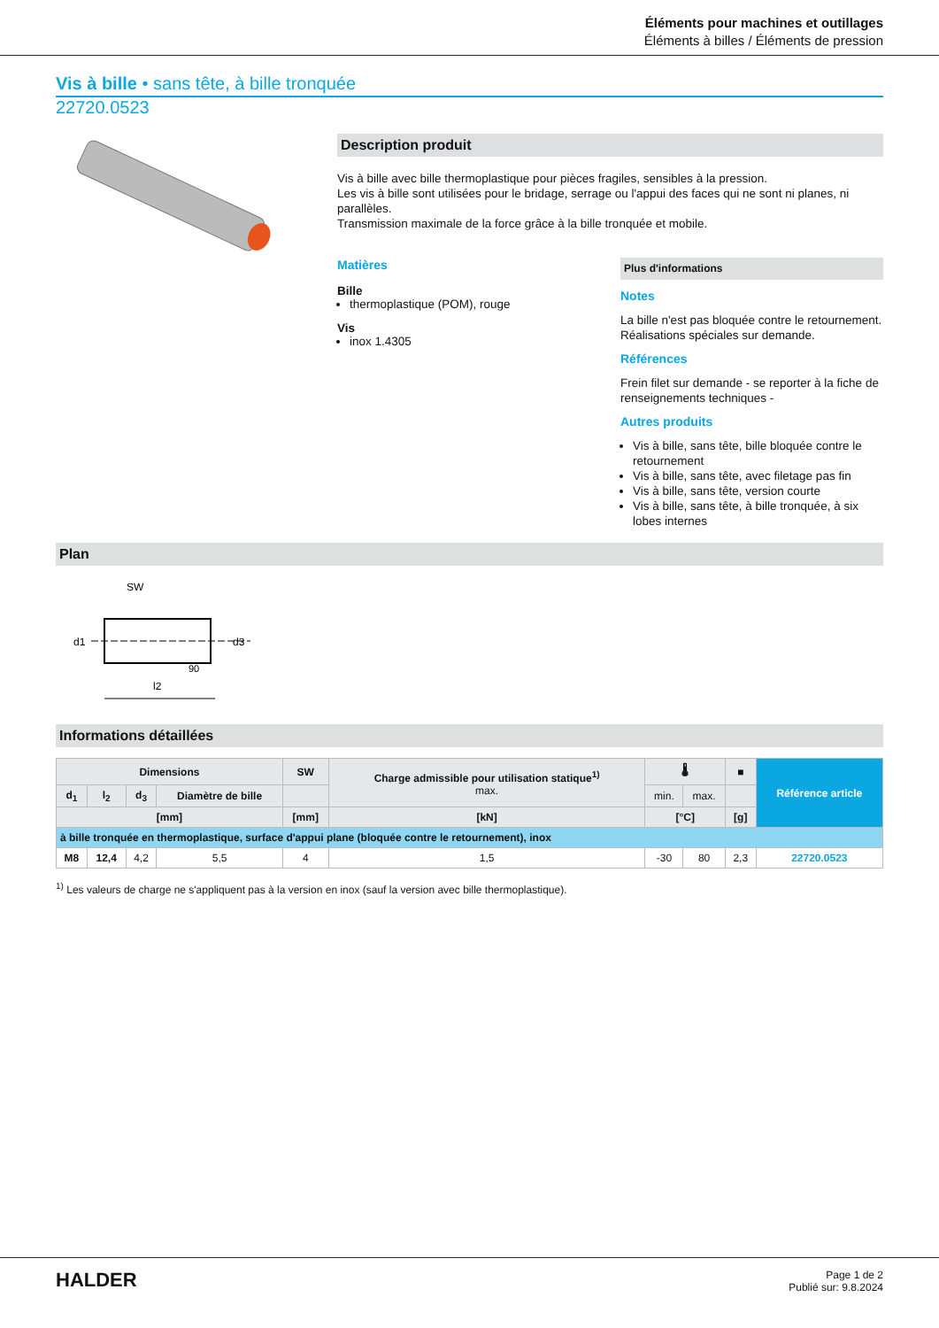Éléments pour machines et outillages
Éléments à billes / Éléments de pression
Vis à bille • sans tête, à bille tronquée
22720.0523
Description produit
Vis à bille avec bille thermoplastique pour pièces fragiles, sensibles à la pression.
Les vis à bille sont utilisées pour le bridage, serrage ou l'appui des faces qui ne sont ni planes, ni parallèles.
Transmission maximale de la force grâce à la bille tronquée et mobile.
Matières
Bille
thermoplastique (POM), rouge
Vis
inox 1.4305
Plus d'informations
Notes
La bille n'est pas bloquée contre le retournement.
Réalisations spéciales sur demande.
Références
Frein filet sur demande - se reporter à la fiche de renseignements techniques -
Autres produits
Vis à bille, sans tête, bille bloquée contre le retournement
Vis à bille, sans tête, avec filetage pas fin
Vis à bille, sans tête, version courte
Vis à bille, sans tête, à bille tronquée, à six lobes internes
Plan
SW
d1
d3
l2
90
Informations détaillées
| Dimensions | | | | SW | Charge admissible pour utilisation statique<sup>1)</sup> max. | 🌡 | | ■ | Référence article |
| --- | --- | --- | --- | --- | --- | --- | --- | --- | --- |
| d<sub>1</sub> | l<sub>2</sub> | d<sub>3</sub> | Diamètre de bille | | | min. | max. | | |
| [mm] | | | | [mm] | [kN] | [°C] | | [g] | |
| à bille tronquée en thermoplastique, surface d'appui plane (bloquée contre le retournement), inox | | | | | | | | | |
| M8 | 12,4 | 4,2 | 5,5 | 4 | 1,5 | -30 | 80 | 2,3 | 22720.0523 |
<sup>1)</sup> Les valeurs de charge ne s'appliquent pas à la version en inox (sauf la version avec bille thermoplastique).
HALDER
Page 1 de 2
Publié sur: 9.8.2024